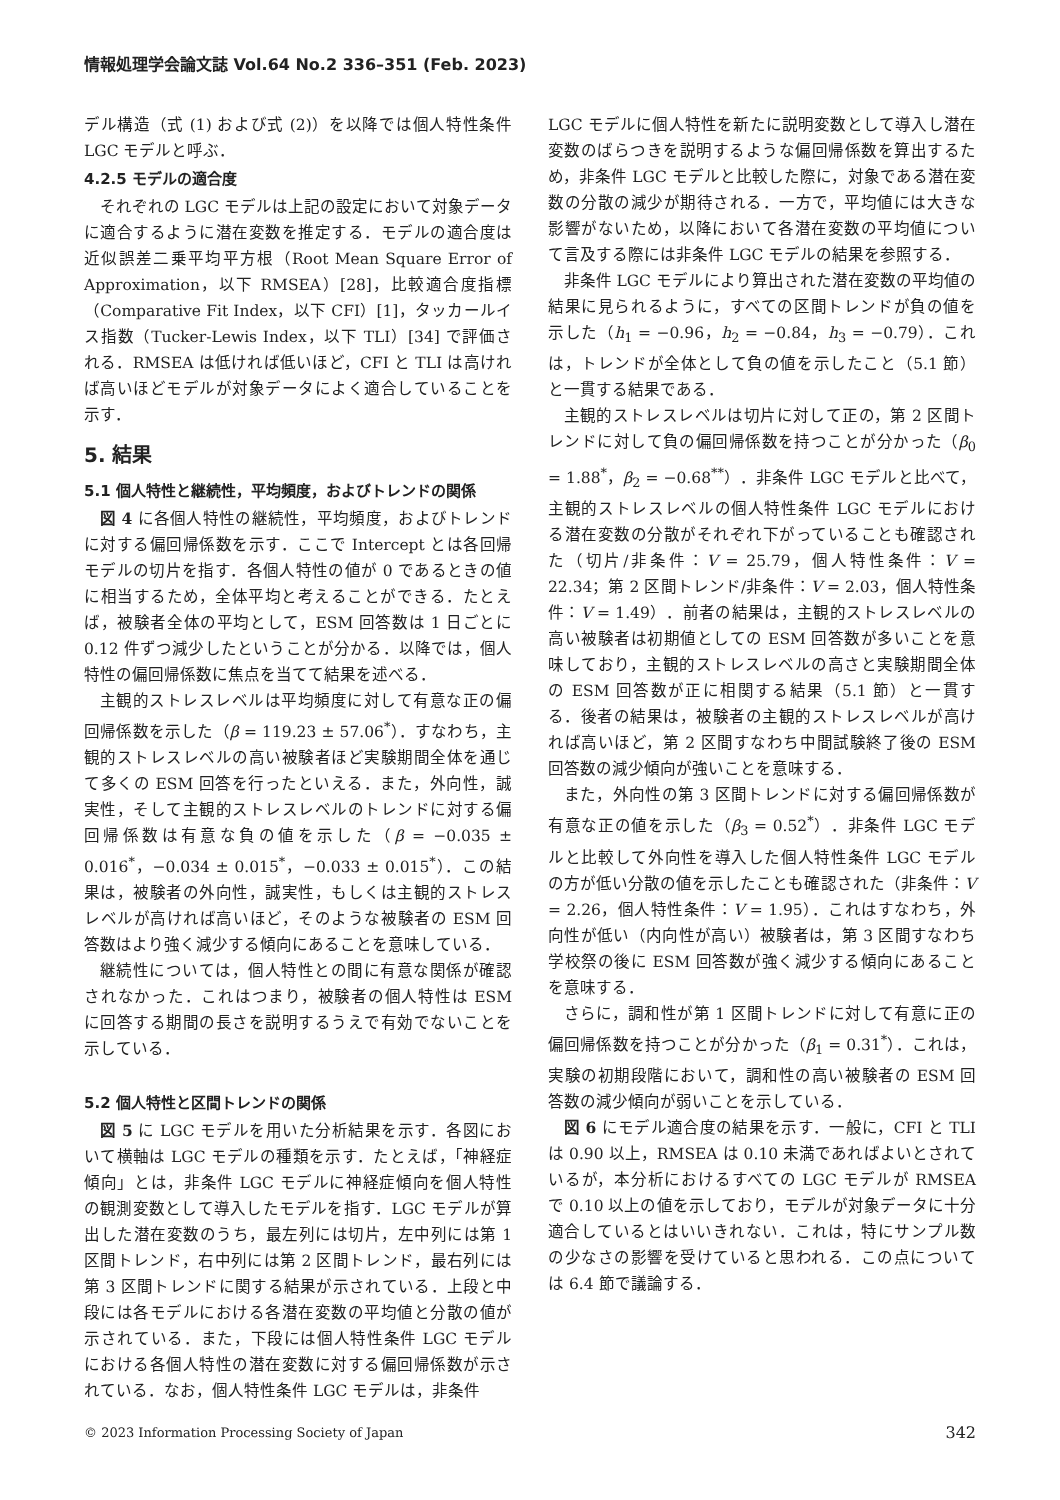情報処理学会論文誌 Vol.64 No.2 336–351 (Feb. 2023)
デル構造（式 (1) および式 (2)）を以降では個人特性条件 LGC モデルと呼ぶ．
4.2.5 モデルの適合度
それぞれの LGC モデルは上記の設定において対象データに適合するように潜在変数を推定する．モデルの適合度は近似誤差二乗平均平方根（Root Mean Square Error of Approximation，以下 RMSEA）[28]，比較適合度指標（Comparative Fit Index，以下 CFI）[1]，タッカールイス指数（Tucker-Lewis Index，以下 TLI）[34] で評価される．RMSEA は低ければ低いほど，CFI と TLI は高ければ高いほどモデルが対象データによく適合していることを示す．
5. 結果
5.1 個人特性と継続性，平均頻度，およびトレンドの関係
図 4 に各個人特性の継続性，平均頻度，およびトレンドに対する偏回帰係数を示す．ここで Intercept とは各回帰モデルの切片を指す．各個人特性の値が 0 であるときの値に相当するため，全体平均と考えることができる．たとえば，被験者全体の平均として，ESM 回答数は 1 日ごとに 0.12 件ずつ減少したということが分かる．以降では，個人特性の偏回帰係数に焦点を当てて結果を述べる．
主観的ストレスレベルは平均頻度に対して有意な正の偏回帰係数を示した（β = 119.23 ± 57.06<sup>*</sup>）．すなわち，主観的ストレスレベルの高い被験者ほど実験期間全体を通じて多くの ESM 回答を行ったといえる．また，外向性，誠実性，そして主観的ストレスレベルのトレンドに対する偏回帰係数は有意な負の値を示した（β = −0.035 ± 0.016<sup>*</sup>，−0.034 ± 0.015<sup>*</sup>，−0.033 ± 0.015<sup>*</sup>）．この結果は，被験者の外向性，誠実性，もしくは主観的ストレスレベルが高ければ高いほど，そのような被験者の ESM 回答数はより強く減少する傾向にあることを意味している．
継続性については，個人特性との間に有意な関係が確認されなかった．これはつまり，被験者の個人特性は ESM に回答する期間の長さを説明するうえで有効でないことを示している．
5.2 個人特性と区間トレンドの関係
図 5 に LGC モデルを用いた分析結果を示す．各図において横軸は LGC モデルの種類を示す．たとえば，「神経症傾向」とは，非条件 LGC モデルに神経症傾向を個人特性の観測変数として導入したモデルを指す．LGC モデルが算出した潜在変数のうち，最左列には切片，左中列には第 1 区間トレンド，右中列には第 2 区間トレンド，最右列には第 3 区間トレンドに関する結果が示されている．上段と中段には各モデルにおける各潜在変数の平均値と分散の値が示されている．また，下段には個人特性条件 LGC モデルにおける各個人特性の潜在変数に対する偏回帰係数が示されている．なお，個人特性条件 LGC モデルは，非条件
LGC モデルに個人特性を新たに説明変数として導入し潜在変数のばらつきを説明するような偏回帰係数を算出するため，非条件 LGC モデルと比較した際に，対象である潜在変数の分散の減少が期待される．一方で，平均値には大きな影響がないため，以降において各潜在変数の平均値について言及する際には非条件 LGC モデルの結果を参照する．
非条件 LGC モデルにより算出された潜在変数の平均値の結果に見られるように，すべての区間トレンドが負の値を示した（h<sub>1</sub> = −0.96，h<sub>2</sub> = −0.84，h<sub>3</sub> = −0.79）．これは，トレンドが全体として負の値を示したこと（5.1 節）と一貫する結果である．
主観的ストレスレベルは切片に対して正の，第 2 区間トレンドに対して負の偏回帰係数を持つことが分かった（β<sub>0</sub> = 1.88<sup>*</sup>，β<sub>2</sub> = −0.68<sup>**</sup>）．非条件 LGC モデルと比べて，主観的ストレスレベルの個人特性条件 LGC モデルにおける潜在変数の分散がそれぞれ下がっていることも確認された（切片/非条件：V = 25.79，個人特性条件：V = 22.34；第 2 区間トレンド/非条件：V = 2.03，個人特性条件：V = 1.49）．前者の結果は，主観的ストレスレベルの高い被験者は初期値としての ESM 回答数が多いことを意味しており，主観的ストレスレベルの高さと実験期間全体の ESM 回答数が正に相関する結果（5.1 節）と一貫する．後者の結果は，被験者の主観的ストレスレベルが高ければ高いほど，第 2 区間すなわち中間試験終了後の ESM 回答数の減少傾向が強いことを意味する．
また，外向性の第 3 区間トレンドに対する偏回帰係数が有意な正の値を示した（β<sub>3</sub> = 0.52<sup>*</sup>）．非条件 LGC モデルと比較して外向性を導入した個人特性条件 LGC モデルの方が低い分散の値を示したことも確認された（非条件：V = 2.26，個人特性条件：V = 1.95）．これはすなわち，外向性が低い（内向性が高い）被験者は，第 3 区間すなわち学校祭の後に ESM 回答数が強く減少する傾向にあることを意味する．
さらに，調和性が第 1 区間トレンドに対して有意に正の偏回帰係数を持つことが分かった（β<sub>1</sub> = 0.31<sup>*</sup>）．これは，実験の初期段階において，調和性の高い被験者の ESM 回答数の減少傾向が弱いことを示している．
図 6 にモデル適合度の結果を示す．一般に，CFI と TLI は 0.90 以上，RMSEA は 0.10 未満であればよいとされているが，本分析におけるすべての LGC モデルが RMSEA で 0.10 以上の値を示しており，モデルが対象データに十分適合しているとはいいきれない．これは，特にサンプル数の少なさの影響を受けていると思われる．この点については 6.4 節で議論する．
© 2023 Information Processing Society of Japan 342